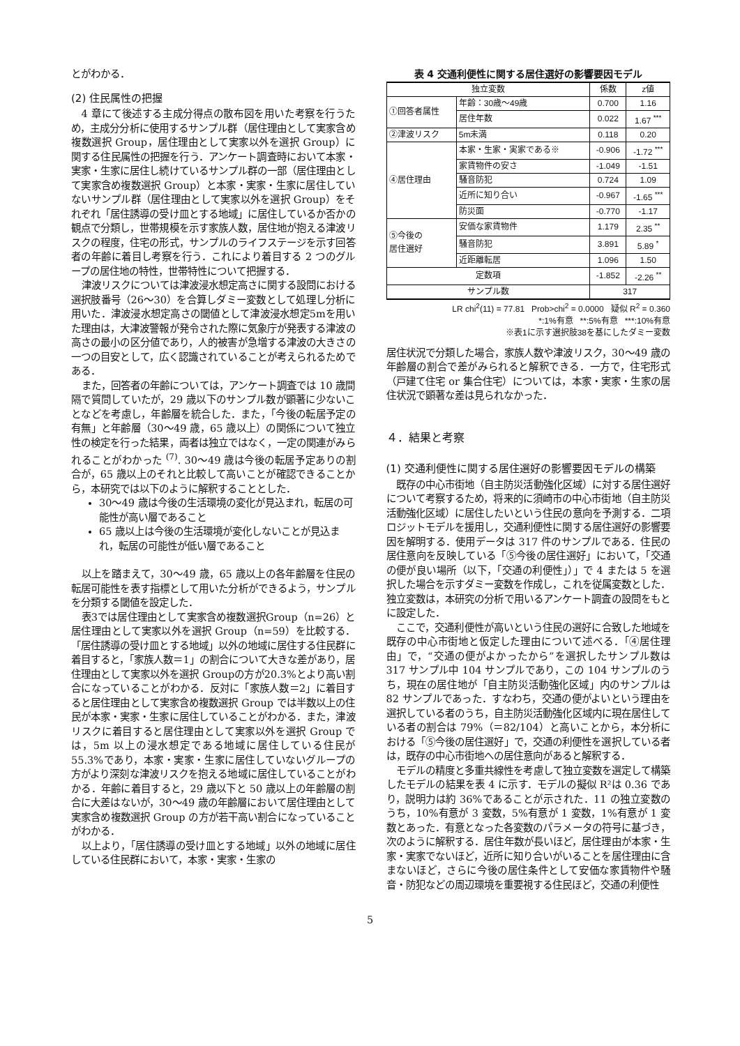とがわかる．
(2) 住民属性の把握
4 章にて後述する主成分得点の散布図を用いた考察を行うため，主成分分析に使用するサンプル群（居住理由として実家含め複数選択 Group，居住理由として実家以外を選択 Group）に関する住民属性の把握を行う．アンケート調査時において本家・実家・生家に居住し続けているサンプル群の一部（居住理由として実家含め複数選択 Group）と本家・実家・生家に居住していないサンプル群（居住理由として実家以外を選択 Group）をそれぞれ「居住誘導の受け皿とする地域」に居住しているか否かの観点で分類し，世帯規模を示す家族人数，居住地が抱える津波リスクの程度，住宅の形式，サンプルのライフステージを示す回答者の年齢に着目し考察を行う．これにより着目する 2 つのグループの居住地の特性，世帯特性について把握する．
津波リスクについては津波浸水想定高さに関する設問における選択肢番号（26〜30）を合算しダミー変数として処理し分析に用いた．津波浸水想定高さの閾値として津波浸水想定5mを用いた理由は，大津波警報が発令された際に気象庁が発表する津波の高さの最小の区分値であり，人的被害が急増する津波の大きさの一つの目安として，広く認識されていることが考えられるためである．
また，回答者の年齢については，アンケート調査では 10 歳間隔で質問していたが，29 歳以下のサンプル数が顕著に少ないことなどを考慮し，年齢層を統合した．また，「今後の転居予定の有無」と年齢層（30〜49 歳，65 歳以上）の関係について独立性の検定を行った結果，両者は独立ではなく，一定の関連がみられることがわかった <sup>(7)</sup>. 30〜49 歳は今後の転居予定ありの割合が，65 歳以上のそれと比較して高いことが確認できることから，本研究では以下のように解釈することとした．
30〜49 歳は今後の生活環境の変化が見込まれ，転居の可能性が高い層であること
65 歳以上は今後の生活環境が変化しないことが見込まれ，転居の可能性が低い層であること
以上を踏まえて，30〜49 歳，65 歳以上の各年齢層を住民の転居可能性を表す指標として用いた分析ができるよう，サンプルを分類する閾値を設定した．
表3では居住理由として実家含め複数選択Group（n=26）と居住理由として実家以外を選択 Group（n=59）を比較する．「居住誘導の受け皿とする地域」以外の地域に居住する住民群に着目すると，「家族人数＝1」の割合について大きな差があり，居住理由として実家以外を選択 Groupの方が20.3%とより高い割合になっていることがわかる．反対に「家族人数＝2」に着目すると居住理由として実家含め複数選択 Group では半数以上の住民が本家・実家・生家に居住していることがわかる．また，津波リスクに着目すると居住理由として実家以外を選択 Group では，5m 以上の浸水想定である地域に居住している住民が 55.3%であり，本家・実家・生家に居住していないグループの方がより深刻な津波リスクを抱える地域に居住していることがわかる．年齢に着目すると，29 歳以下と 50 歳以上の年齢層の割合に大差はないが，30〜49 歳の年齢層において居住理由として実家含め複数選択 Group の方が若干高い割合になっていることがわかる．
以上より，「居住誘導の受け皿とする地域」以外の地域に居住している住民群において，本家・実家・生家の
表 4 交通利便性に関する居住選好の影響要因モデル
| 独立変数 | | 係数 | z値 |
| --- | --- | --- | --- |
| ①回答者属性 | 年齢：30歳〜49歳 | 0.700 | 1.16 |
| | 居住年数 | 0.022 | 1.67 <sup>***</sup> |
| ②津波リスク | 5m未満 | 0.118 | 0.20 |
| ④居住理由 | 本家・生家・実家である※ | -0.906 | -1.72 <sup>***</sup> |
| | 家賃物件の安さ | -1.049 | -1.51 |
| | 騒音防犯 | 0.724 | 1.09 |
| | 近所に知り合い | -0.967 | -1.65 <sup>***</sup> |
| | 防災面 | -0.770 | -1.17 |
| ⑤今後の 居住選好 | 安価な家賃物件 | 1.179 | 2.35 <sup>**</sup> |
| | 騒音防犯 | 3.891 | 5.89 <sup>*</sup> |
| | 近距離転居 | 1.096 | 1.50 |
| 定数項 | | -1.852 | -2.26 <sup>**</sup> |
| サンプル数 | | 317 | |
LR chi<sup>2</sup>(11) = 77.81 Prob>chi<sup>2</sup> = 0.0000 疑似 R<sup>2</sup> = 0.360
*:1%有意 **:5%有意 ***:10%有意
※表1に示す選択肢38を基にしたダミー変数
居住状況で分類した場合，家族人数や津波リスク，30〜49 歳の年齢層の割合で差がみられると解釈できる．一方で，住宅形式（戸建て住宅 or 集合住宅）については，本家・実家・生家の居住状況で顕著な差は見られなかった．
４．結果と考察
(1) 交通利便性に関する居住選好の影響要因モデルの構築
既存の中心市街地（自主防災活動強化区域）に対する居住選好について考察するため，将来的に須崎市の中心市街地（自主防災活動強化区域）に居住したいという住民の意向を予測する．二項ロジットモデルを援用し，交通利便性に関する居住選好の影響要因を解明する．使用データは 317 件のサンプルである．住民の居住意向を反映している「⑤今後の居住選好」において，「交通の便が良い場所（以下，「交通の利便性」）」で 4 または 5 を選択した場合を示すダミー変数を作成し，これを従属変数とした．独立変数は，本研究の分析で用いるアンケート調査の設問をもとに設定した．
ここで，交通利便性が高いという住民の選好に合致した地域を既存の中心市街地と仮定した理由について述べる．「④居住理由」で，“交通の便がよかったから”を選択したサンプル数は 317 サンプル中 104 サンプルであり，この 104 サンプルのうち，現在の居住地が「自主防災活動強化区域」内のサンプルは 82 サンプルであった．すなわち，交通の便がよいという理由を選択している者のうち，自主防災活動強化区域内に現在居住している者の割合は 79%（＝82/104）と高いことから，本分析における「⑤今後の居住選好」で，交通の利便性を選択している者は，既存の中心市街地への居住意向があると解釈する．
モデルの精度と多重共線性を考慮して独立変数を選定して構築したモデルの結果を表 4 に示す．モデルの擬似 R²は 0.36 であり，説明力は約 36%であることが示された．11 の独立変数のうち，10%有意が 3 変数，5%有意が 1 変数，1%有意が 1 変数とあった．有意となった各変数のパラメータの符号に基づき，次のように解釈する．居住年数が長いほど，居住理由が本家・生家・実家でないほど，近所に知り合いがいることを居住理由に含まないほど，さらに今後の居住条件として安価な家賃物件や騒音・防犯などの周辺環境を重要視する住民ほど，交通の利便性
5